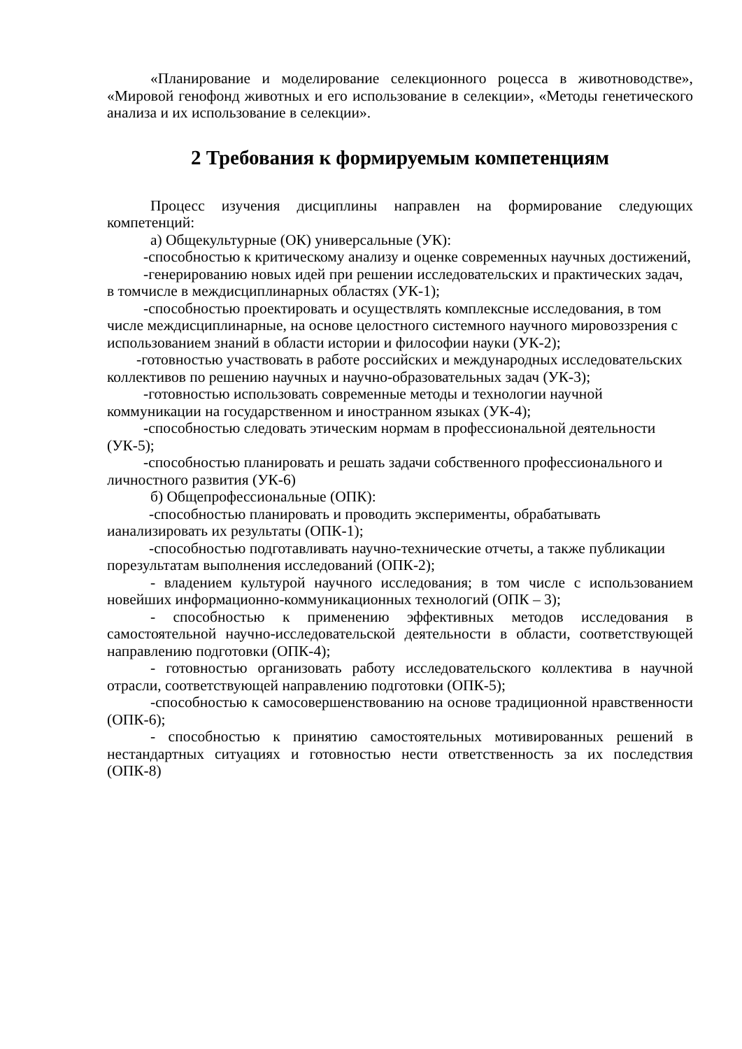«Планирование и моделирование селекционного роцесса в животноводстве», «Мировой генофонд животных и его использование в селекции», «Методы генетического анализа и их использование в селекции».
2 Требования к формируемым компетенциям
Процесс изучения дисциплины направлен на формирование следующих компетенций:
а) Общекультурные (ОК) универсальные (УК):
-способностью к критическому анализу и оценке современных научных достижений,
-генерированию новых идей при решении исследовательских и практических задач, в томчисле в междисциплинарных областях (УК-1);
-способностью проектировать и осуществлять комплексные исследования, в том числе междисциплинарные, на основе целостного системного научного мировоззрения с использованием знаний в области истории и философии науки (УК-2);
-готовностью участвовать в работе российских и международных исследовательских коллективов по решению научных и научно-образовательных задач (УК-3);
-готовностью использовать современные методы и технологии научной коммуникации на государственном и иностранном языках (УК-4);
-способностью следовать этическим нормам в профессиональной деятельности (УК-5);
-способностью планировать и решать задачи собственного профессионального и личностного развития (УК-6)
б) Общепрофессиональные (ОПК):
-способностью планировать и проводить эксперименты, обрабатывать ианализировать их результаты (ОПК-1);
-способностью подготавливать научно-технические отчеты, а также публикации порезультатам выполнения исследований (ОПК-2);
- владением культурой научного исследования; в том числе с использованием новейших информационно-коммуникационных технологий (ОПК – 3);
- способностью к применению эффективных методов исследования в самостоятельной научно-исследовательской деятельности в области, соответствующей направлению подготовки (ОПК-4);
- готовностью организовать работу исследовательского коллектива в научной отрасли, соответствующей направлению подготовки (ОПК-5);
-способностью к самосовершенствованию на основе традиционной нравственности (ОПК-6);
- способностью к принятию самостоятельных мотивированных решений в нестандартных ситуациях и готовностью нести ответственность за их последствия (ОПК-8)